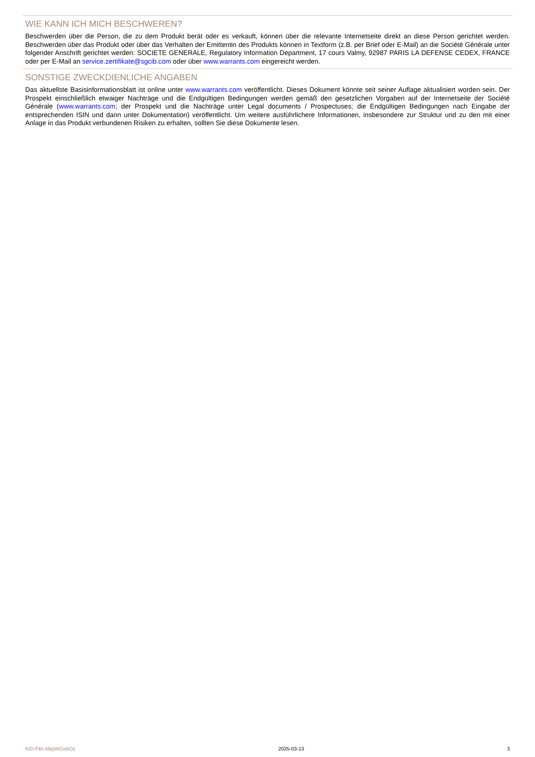WIE KANN ICH MICH BESCHWEREN?
Beschwerden über die Person, die zu dem Produkt berät oder es verkauft, können über die relevante Internetseite direkt an diese Person gerichtet werden. Beschwerden über das Produkt oder über das Verhalten der Emittentin des Produkts können in Textform (z.B. per Brief oder E-Mail) an die Société Générale unter folgender Anschrift gerichtet werden: SOCIETE GENERALE, Regulatory Information Department, 17 cours Valmy, 92987 PARIS LA DEFENSE CEDEX, FRANCE oder per E-Mail an service.zertifikate@sgcib.com oder über www.warrants.com eingereicht werden.
SONSTIGE ZWECKDIENLICHE ANGABEN
Das aktuellste Basisinformationsblatt ist online unter www.warrants.com veröffentlicht. Dieses Dokument könnte seit seiner Auflage aktualisiert worden sein. Der Prospekt einschließlich etwaiger Nachträge und die Endgültigen Bedingungen werden gemäß den gesetzlichen Vorgaben auf der Internetseite der Société Générale (www.warrants.com; der Prospekt und die Nachträge unter Legal documents / Prospectuses; die Endgültigen Bedingungen nach Eingabe der entsprechenden ISIN und dann unter Dokumentation) veröffentlicht. Um weitere ausführlichere Informationen, insbesondere zur Struktur und zu den mit einer Anlage in das Produkt verbundenen Risiken zu erhalten, sollten Sie diese Dokumente lesen.
KID-FBI-49pjWOxBOz 2025-03-13 3